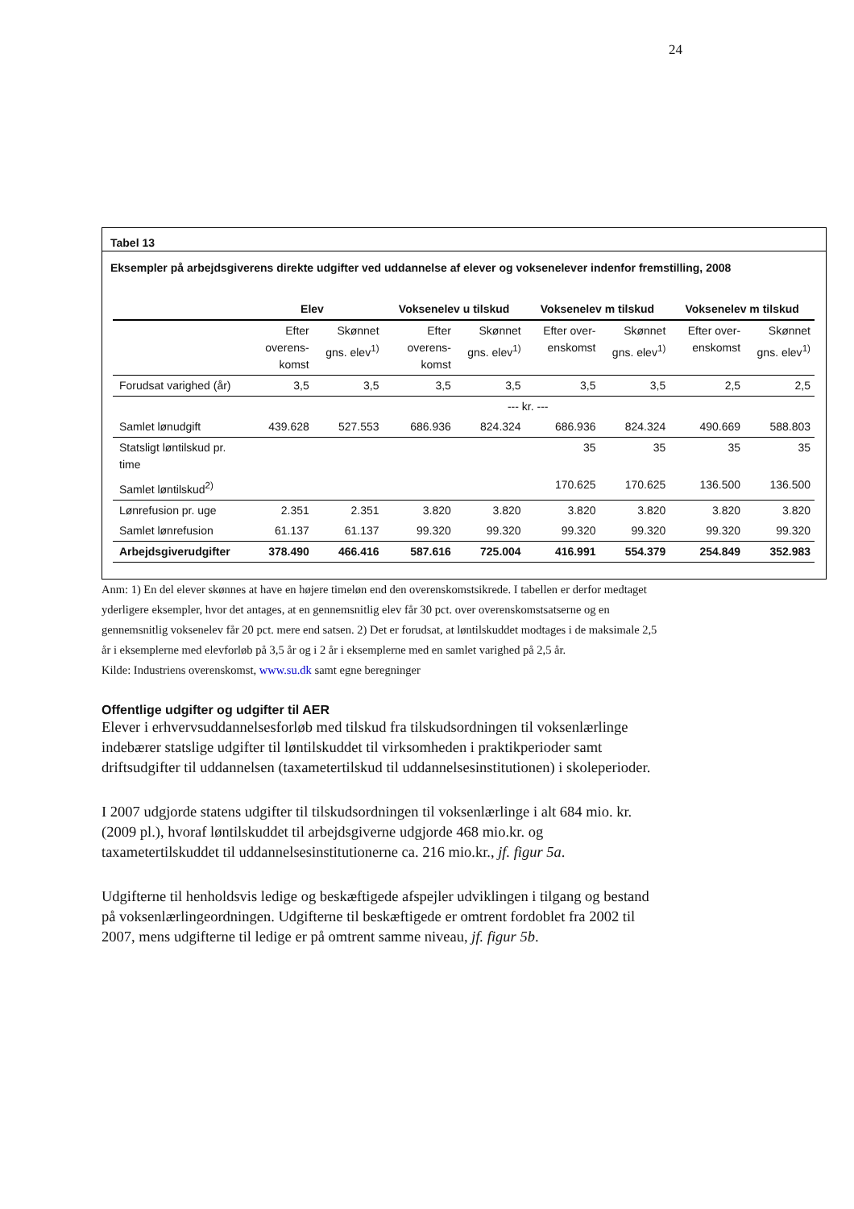24
Tabel 13
Eksempler på arbejdsgiverens direkte udgifter ved uddannelse af elever og voksenelever indenfor fremstilling, 2008
| | Elev | | Voksenelev u tilskud | | Voksenelev m tilskud | | Voksenelev m tilskud | |
| --- | --- | --- | --- | --- | --- | --- | --- | --- |
| | Efter overens-komst | Skønnet gns. elev<sup>1)</sup> | Efter overens-komst | Skønnet gns. elev<sup>1)</sup> | Efter over-enskomst | Skønnet gns. elev<sup>1)</sup> | Efter over-enskomst | Skønnet gns. elev<sup>1)</sup> |
| Forudsat varighed (år) | 3,5 | 3,5 | 3,5 | 3,5 | 3,5 | 3,5 | 2,5 | 2,5 |
| | --- kr. --- | | | | | | | |
| Samlet lønudgift | 439.628 | 527.553 | 686.936 | 824.324 | 686.936 | 824.324 | 490.669 | 588.803 |
| Statsligt løntilskud pr. time | | | | | 35 | 35 | 35 | 35 |
| Samlet løntilskud<sup>2)</sup> | | | | | 170.625 | 170.625 | 136.500 | 136.500 |
| Lønrefusion pr. uge | 2.351 | 2.351 | 3.820 | 3.820 | 3.820 | 3.820 | 3.820 | 3.820 |
| Samlet lønrefusion | 61.137 | 61.137 | 99.320 | 99.320 | 99.320 | 99.320 | 99.320 | 99.320 |
| Arbejdsgiverudgifter | 378.490 | 466.416 | 587.616 | 725.004 | 416.991 | 554.379 | 254.849 | 352.983 |
Anm: 1) En del elever skønnes at have en højere timeløn end den overenskomstsikrede. I tabellen er derfor medtaget yderligere eksempler, hvor det antages, at en gennemsnitlig elev får 30 pct. over overenskomstsatserne og en gennemsnitlig voksenelev får 20 pct. mere end satsen. 2) Det er forudsat, at løntilskuddet modtages i de maksimale 2,5 år i eksemplerne med elevforløb på 3,5 år og i 2 år i eksemplerne med en samlet varighed på 2,5 år.
Kilde: Industriens overenskomst, www.su.dk samt egne beregninger
Offentlige udgifter og udgifter til AER
Elever i erhvervsuddannelsesforløb med tilskud fra tilskudsordningen til voksenlærlinge indebærer statslige udgifter til løntilskuddet til virksomheden i praktikperioder samt driftsudgifter til uddannelsen (taxametertilskud til uddannelsesinstitutionen) i skoleperioder.
I 2007 udgjorde statens udgifter til tilskudsordningen til voksenlærlinge i alt 684 mio. kr. (2009 pl.), hvoraf løntilskuddet til arbejdsgiverne udgjorde 468 mio.kr. og taxametertilskuddet til uddannelsesinstitutionerne ca. 216 mio.kr., jf. figur 5a.
Udgifterne til henholdsvis ledige og beskæftigede afspejler udviklingen i tilgang og bestand på voksenlærlingeordningen. Udgifterne til beskæftigede er omtrent fordoblet fra 2002 til 2007, mens udgifterne til ledige er på omtrent samme niveau, jf. figur 5b.